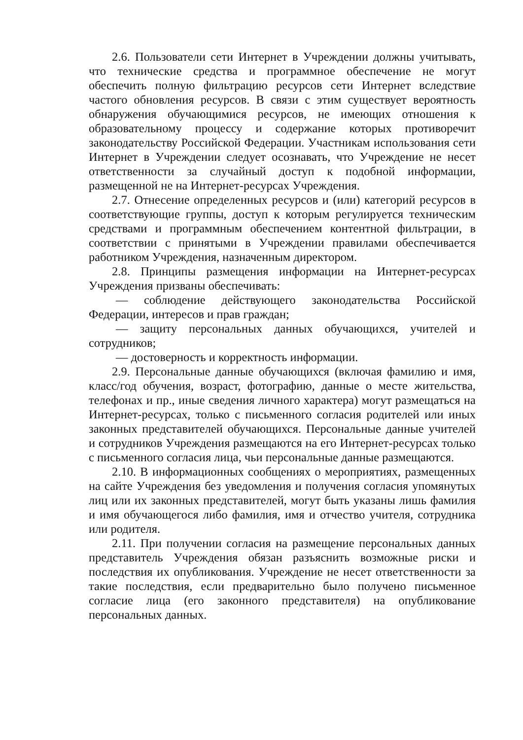2.6. Пользователи сети Интернет в Учреждении должны учитывать, что технические средства и программное обеспечение не могут обеспечить полную фильтрацию ресурсов сети Интернет вследствие частого обновления ресурсов. В связи с этим существует вероятность обнаружения обучающимися ресурсов, не имеющих отношения к образовательному процессу и содержание которых противоречит законодательству Российской Федерации. Участникам использования сети Интернет в Учреждении следует осознавать, что Учреждение не несет ответственности за случайный доступ к подобной информации, размещенной не на Интернет-ресурсах Учреждения.
2.7. Отнесение определенных ресурсов и (или) категорий ресурсов в соответствующие группы, доступ к которым регулируется техническим средствами и программным обеспечением контентной фильтрации, в соответствии с принятыми в Учреждении правилами обеспечивается работником Учреждения, назначенным директором.
2.8. Принципы размещения информации на Интернет-ресурсах Учреждения призваны обеспечивать:
— соблюдение действующего законодательства Российской Федерации, интересов и прав граждан;
— защиту персональных данных обучающихся, учителей и сотрудников;
— достоверность и корректность информации.
2.9. Персональные данные обучающихся (включая фамилию и имя, класс/год обучения, возраст, фотографию, данные о месте жительства, телефонах и пр., иные сведения личного характера) могут размещаться на Интернет-ресурсах, только с письменного согласия родителей или иных законных представителей обучающихся. Персональные данные учителей и сотрудников Учреждения размещаются на его Интернет-ресурсах только с письменного согласия лица, чьи персональные данные размещаются.
2.10. В информационных сообщениях о мероприятиях, размещенных на сайте Учреждения без уведомления и получения согласия упомянутых лиц или их законных представителей, могут быть указаны лишь фамилия и имя обучающегося либо фамилия, имя и отчество учителя, сотрудника или родителя.
2.11. При получении согласия на размещение персональных данных представитель Учреждения обязан разъяснить возможные риски и последствия их опубликования. Учреждение не несет ответственности за такие последствия, если предварительно было получено письменное согласие лица (его законного представителя) на опубликование персональных данных.